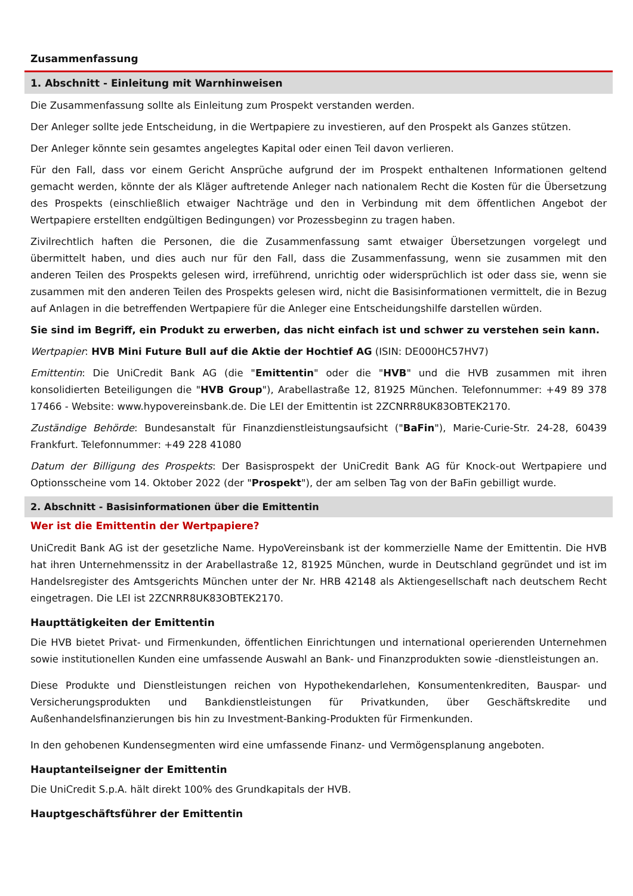Zusammenfassung
1. Abschnitt - Einleitung mit Warnhinweisen
Die Zusammenfassung sollte als Einleitung zum Prospekt verstanden werden.
Der Anleger sollte jede Entscheidung, in die Wertpapiere zu investieren, auf den Prospekt als Ganzes stützen.
Der Anleger könnte sein gesamtes angelegtes Kapital oder einen Teil davon verlieren.
Für den Fall, dass vor einem Gericht Ansprüche aufgrund der im Prospekt enthaltenen Informationen geltend gemacht werden, könnte der als Kläger auftretende Anleger nach nationalem Recht die Kosten für die Übersetzung des Prospekts (einschließlich etwaiger Nachträge und den in Verbindung mit dem öffentlichen Angebot der Wertpapiere erstellten endgültigen Bedingungen) vor Prozessbeginn zu tragen haben.
Zivilrechtlich haften die Personen, die die Zusammenfassung samt etwaiger Übersetzungen vorgelegt und übermittelt haben, und dies auch nur für den Fall, dass die Zusammenfassung, wenn sie zusammen mit den anderen Teilen des Prospekts gelesen wird, irreführend, unrichtig oder widersprüchlich ist oder dass sie, wenn sie zusammen mit den anderen Teilen des Prospekts gelesen wird, nicht die Basisinformationen vermittelt, die in Bezug auf Anlagen in die betreffenden Wertpapiere für die Anleger eine Entscheidungshilfe darstellen würden.
Sie sind im Begriff, ein Produkt zu erwerben, das nicht einfach ist und schwer zu verstehen sein kann.
Wertpapier: HVB Mini Future Bull auf die Aktie der Hochtief AG (ISIN: DE000HC57HV7)
Emittentin: Die UniCredit Bank AG (die "Emittentin" oder die "HVB" und die HVB zusammen mit ihren konsolidierten Beteiligungen die "HVB Group"), Arabellastraße 12, 81925 München. Telefonnummer: +49 89 378 17466 - Website: www.hypovereinsbank.de. Die LEI der Emittentin ist 2ZCNRR8UK83OBTEK2170.
Zuständige Behörde: Bundesanstalt für Finanzdienstleistungsaufsicht ("BaFin"), Marie-Curie-Str. 24-28, 60439 Frankfurt. Telefonnummer: +49 228 41080
Datum der Billigung des Prospekts: Der Basisprospekt der UniCredit Bank AG für Knock-out Wertpapiere und Optionsscheine vom 14. Oktober 2022 (der "Prospekt"), der am selben Tag von der BaFin gebilligt wurde.
2. Abschnitt - Basisinformationen über die Emittentin
Wer ist die Emittentin der Wertpapiere?
UniCredit Bank AG ist der gesetzliche Name. HypoVereinsbank ist der kommerzielle Name der Emittentin. Die HVB hat ihren Unternehmenssitz in der Arabellastraße 12, 81925 München, wurde in Deutschland gegründet und ist im Handelsregister des Amtsgerichts München unter der Nr. HRB 42148 als Aktiengesellschaft nach deutschem Recht eingetragen. Die LEI ist 2ZCNRR8UK83OBTEK2170.
Haupttätigkeiten der Emittentin
Die HVB bietet Privat- und Firmenkunden, öffentlichen Einrichtungen und international operierenden Unternehmen sowie institutionellen Kunden eine umfassende Auswahl an Bank- und Finanzprodukten sowie -dienstleistungen an.
Diese Produkte und Dienstleistungen reichen von Hypothekendarlehen, Konsumentenkrediten, Bauspar- und Versicherungsprodukten und Bankdienstleistungen für Privatkunden, über Geschäftskredite und Außenhandelsfinanzierungen bis hin zu Investment-Banking-Produkten für Firmenkunden.
In den gehobenen Kundensegmenten wird eine umfassende Finanz- und Vermögensplanung angeboten.
Hauptanteilseigner der Emittentin
Die UniCredit S.p.A. hält direkt 100% des Grundkapitals der HVB.
Hauptgeschäftsführer der Emittentin